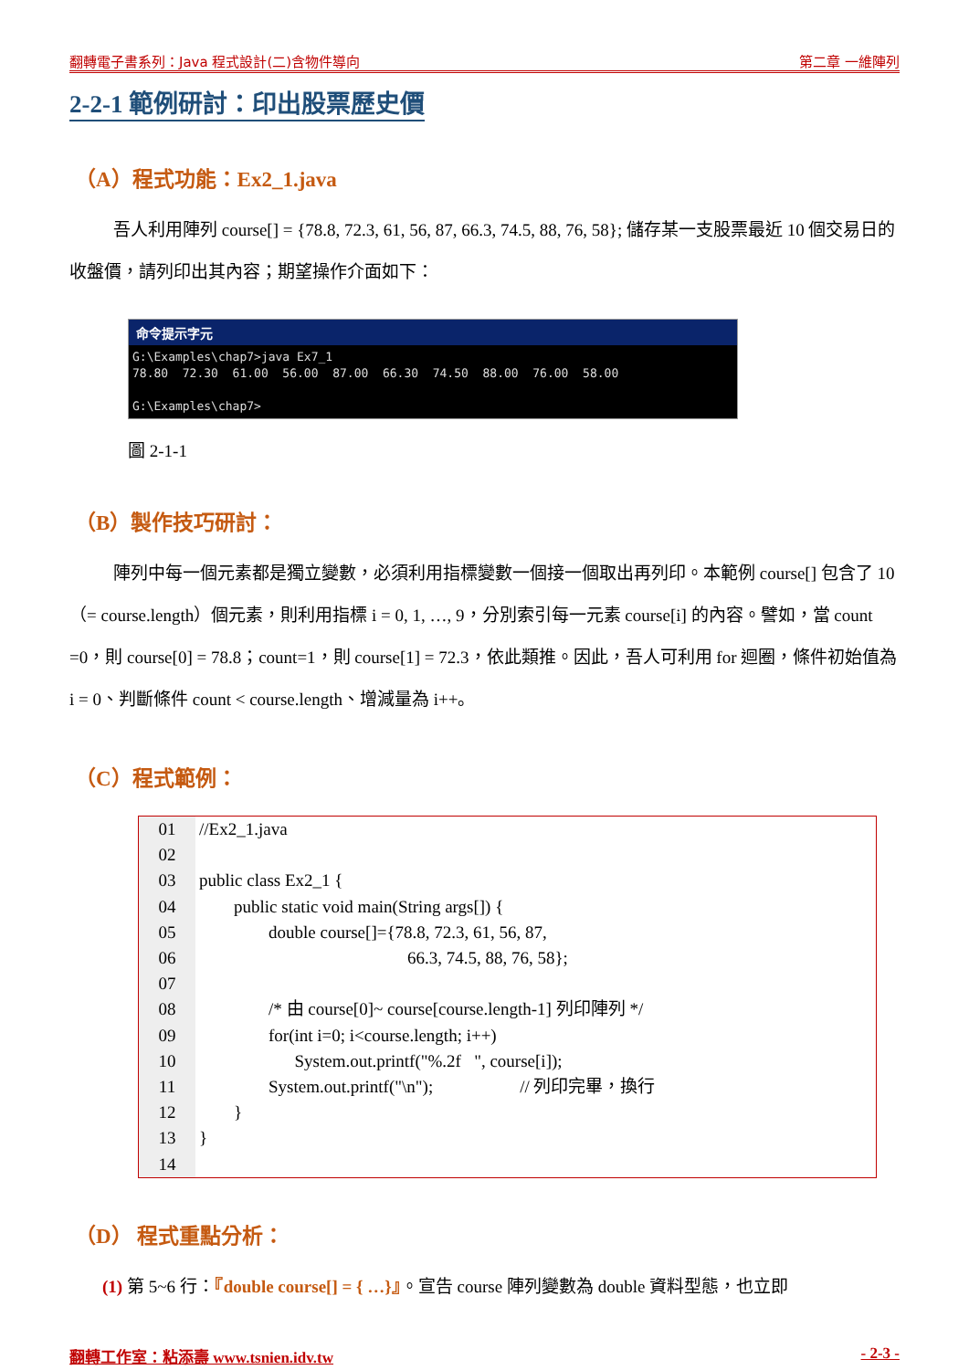翻轉電子書系列：Java 程式設計(二)含物件導向 第二章 一維陣列
2-2-1 範例研討：印出股票歷史價
（A）程式功能：Ex2_1.java
吾人利用陣列 course[] = {78.8, 72.3, 61, 56, 87, 66.3, 74.5, 88, 76, 58}; 儲存某一支股票最近 10 個交易日的收盤價，請列印出其內容；期望操作介面如下：
命令提示字元
G:\Examples\chap7>java Ex7_1 78.80 72.30 61.00 56.00 87.00 66.30 74.50 88.00 76.00 58.00 G:\Examples\chap7>
圖 2-1-1
（B）製作技巧研討：
陣列中每一個元素都是獨立變數，必須利用指標變數一個接一個取出再列印。本範例 course[] 包含了 10（= course.length）個元素，則利用指標 i = 0, 1, …, 9，分別索引每一元素 course[i] 的內容。譬如，當 count =0，則 course[0] = 78.8；count=1，則 course[1] = 72.3，依此類推。因此，吾人可利用 for 迴圈，條件初始值為 i = 0、判斷條件 count < course.length、增減量為 i++。
（C）程式範例：
01
02
03
04
05
06
07
08
09
10
11
12
13
14
//Ex2_1.java public class Ex2_1 { public static void main(String args[]) { double course[]={78.8, 72.3, 61, 56, 87, 66.3, 74.5, 88, 76, 58}; /* 由 course[0]~ course[course.length-1] 列印陣列 */ for(int i=0; i<course.length; i++) System.out.printf("%.2f ", course[i]); System.out.printf("\n"); // 列印完畢，換行 } }
（D） 程式重點分析：
(1) 第 5~6 行：『double course[] = { …}』。宣告 course 陣列變數為 double 資料型態，也立即
翻轉工作室：粘添壽 www.tsnien.idv.tw - 2-3 -